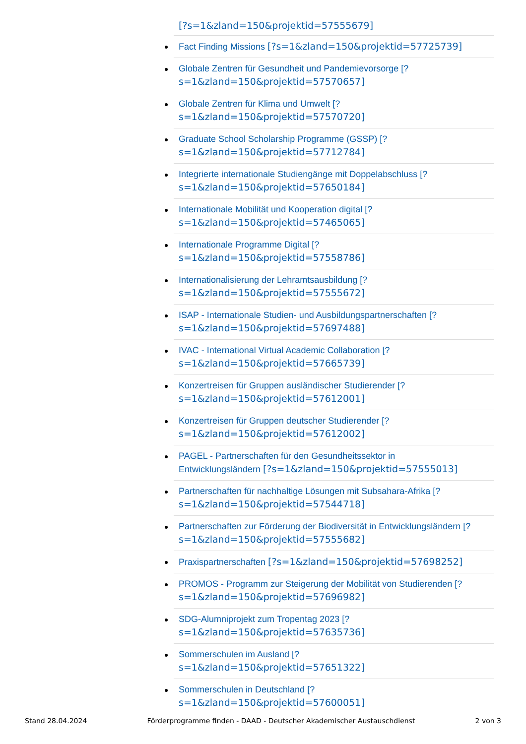[?s=1&zland=150&projektid=57555679]
Fact Finding Missions [?s=1&zland=150&projektid=57725739]
Globale Zentren für Gesundheit und Pandemievorsorge [?
s=1&zland=150&projektid=57570657]
Globale Zentren für Klima und Umwelt [?
s=1&zland=150&projektid=57570720]
Graduate School Scholarship Programme (GSSP) [?
s=1&zland=150&projektid=57712784]
Integrierte internationale Studiengänge mit Doppelabschluss [?
s=1&zland=150&projektid=57650184]
Internationale Mobilität und Kooperation digital [?
s=1&zland=150&projektid=57465065]
Internationale Programme Digital [?
s=1&zland=150&projektid=57558786]
Internationalisierung der Lehramtsausbildung [?
s=1&zland=150&projektid=57555672]
ISAP - Internationale Studien- und Ausbildungspartnerschaften [?
s=1&zland=150&projektid=57697488]
IVAC - International Virtual Academic Collaboration [?
s=1&zland=150&projektid=57665739]
Konzertreisen für Gruppen ausländischer Studierender [?
s=1&zland=150&projektid=57612001]
Konzertreisen für Gruppen deutscher Studierender [?
s=1&zland=150&projektid=57612002]
PAGEL - Partnerschaften für den Gesundheitssektor in
Entwicklungsländern [?s=1&zland=150&projektid=57555013]
Partnerschaften für nachhaltige Lösungen mit Subsahara-Afrika [?
s=1&zland=150&projektid=57544718]
Partnerschaften zur Förderung der Biodiversität in Entwicklungsländern [?
s=1&zland=150&projektid=57555682]
Praxispartnerschaften [?s=1&zland=150&projektid=57698252]
PROMOS - Programm zur Steigerung der Mobilität von Studierenden [?
s=1&zland=150&projektid=57696982]
SDG-Alumniprojekt zum Tropentag 2023 [?
s=1&zland=150&projektid=57635736]
Sommerschulen im Ausland [?
s=1&zland=150&projektid=57651322]
Sommerschulen in Deutschland [?
s=1&zland=150&projektid=57600051]
Stand 28.04.2024 Förderprogramme finden - DAAD - Deutscher Akademischer Austauschdienst 2 von 3